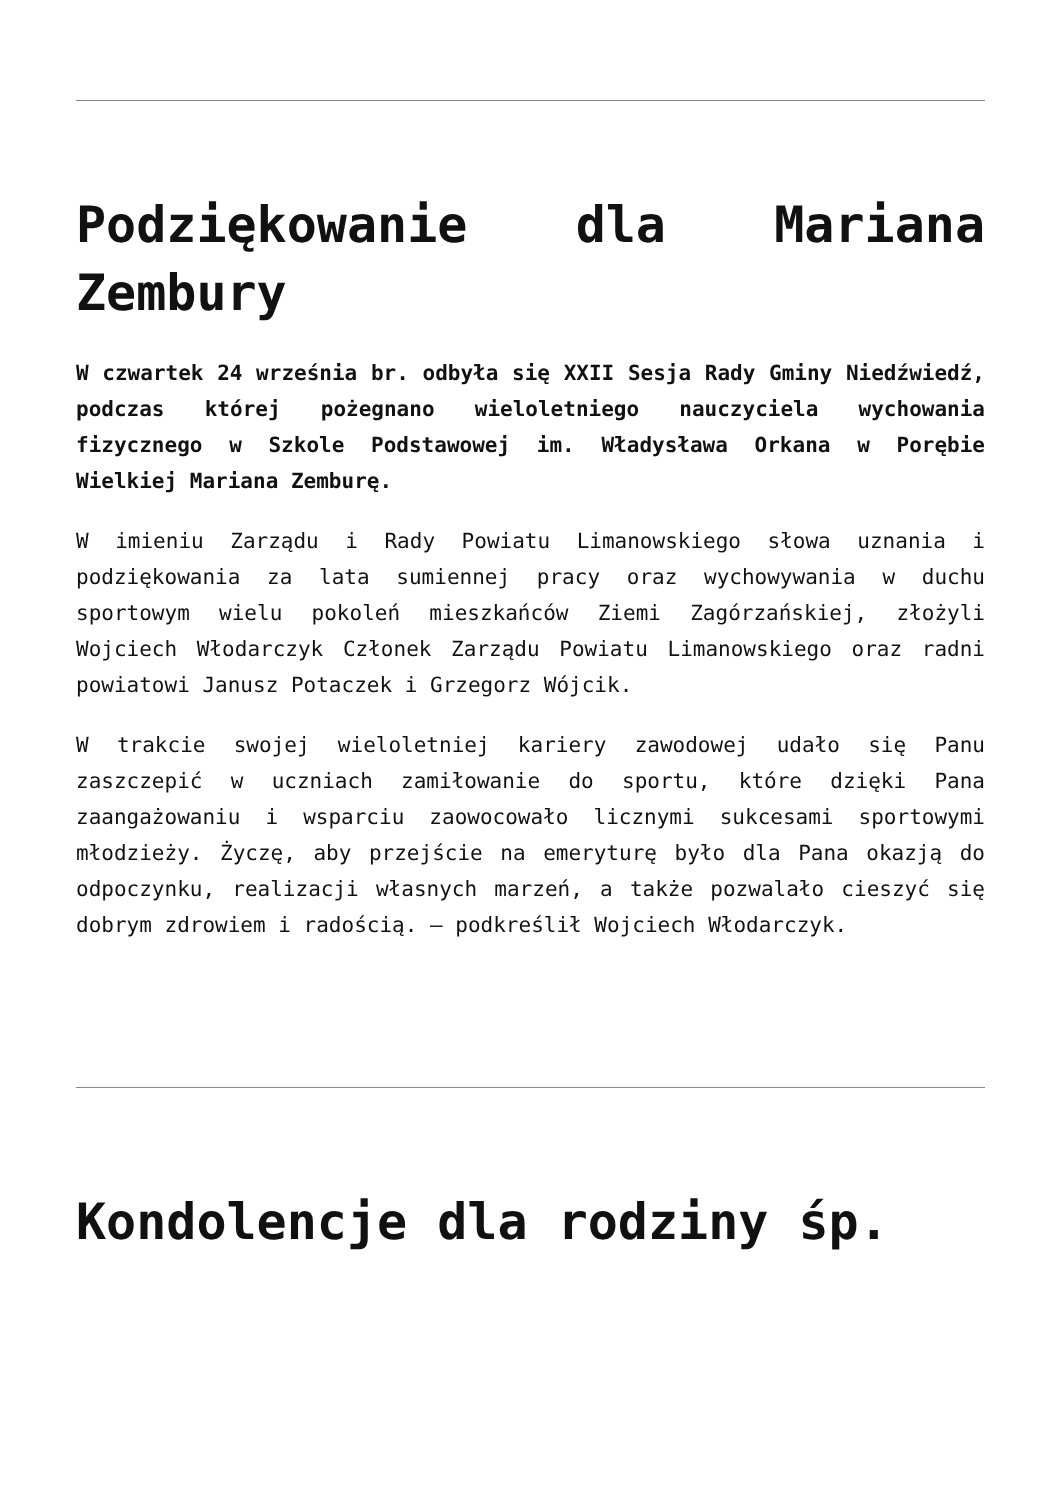Podziękowanie dla Mariana Zembury
W czwartek 24 września br. odbyła się XXII Sesja Rady Gminy Niedźwiedź, podczas której pożegnano wieloletniego nauczyciela wychowania fizycznego w Szkole Podstawowej im. Władysława Orkana w Porębie Wielkiej Mariana Zemburę.
W imieniu Zarządu i Rady Powiatu Limanowskiego słowa uznania i podziękowania za lata sumiennej pracy oraz wychowywania w duchu sportowym wielu pokoleń mieszkańców Ziemi Zagórzańskiej, złożyli Wojciech Włodarczyk Członek Zarządu Powiatu Limanowskiego oraz radni powiatowi Janusz Potaczek i Grzegorz Wójcik.
W trakcie swojej wieloletniej kariery zawodowej udało się Panu zaszczepić w uczniach zamiłowanie do sportu, które dzięki Pana zaangażowaniu i wsparciu zaowocowało licznymi sukcesami sportowymi młodzieży. Życzę, aby przejście na emeryturę było dla Pana okazją do odpoczynku, realizacji własnych marzeń, a także pozwalało cieszyć się dobrym zdrowiem i radością. – podkreślił Wojciech Włodarczyk.
Kondolencje dla rodziny śp.